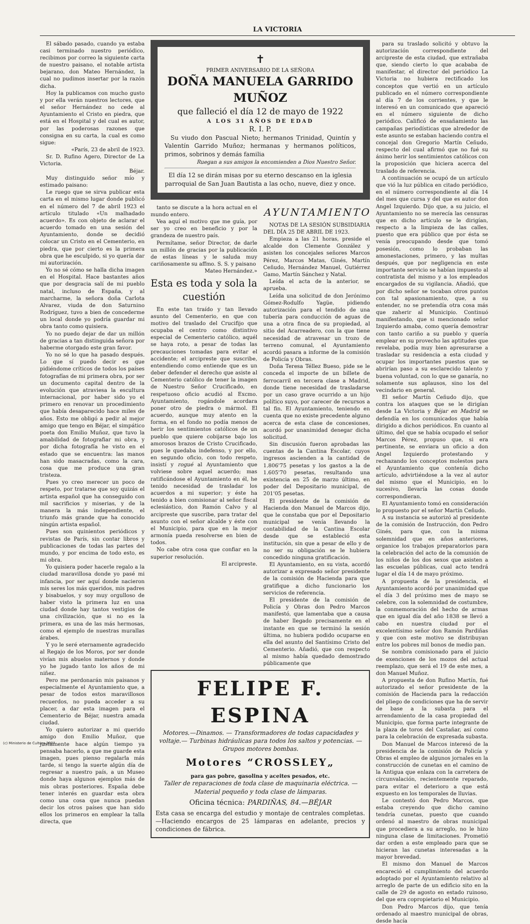LA VICTORIA
El sábado pasado, cuando ya estaba casi terminado nuestro periódico, recibimos por correo la siguiente carta de nuestro paisano, el notable artista bejarano, don Mateo Hernández, la cual no pudimos insertar por la razón dicha.
Hoy la publicamos con mucho gusto y por ella verán nuestros lectores, que el señor Hernández no cede al Ayuntamiento el Cristo en piedra, que está en el Hospital y del cual es autor, por las poderosas razones que consigna en su carta, la cual es como sigue:
«París, 23 de abril de 1923.
Sr. D. Rufino Agero, Director de La Victoria.
Béjar.
Muy distinguido señor mío y estimado paisano:
Le ruego que se sirva publicar esta carta en el mismo lugar donde publicó en el número del 7 de abril 1923 el artículo titulado «Un malhadado acuerdo». Es con objeto de aclarar el acuerdo tomado en una sesión del Ayuntamiento, donde se decidió colocar un Cristo en el Cementerio, en piedra, que por cierto es la primera obra que he esculpido, si yo quería dar mi autorización.
Yo no sé cómo se halla dicha imagen en el Hospital. Hace bastantes años que por desgracia salí de mi pueblo natal, incluso de España, y al marcharme, la señora doña Carlota Alvarez, viuda de don Saturnino Rodríguez, tuvo a bien de concederme un local donde yo podría guardar mi obra tanto como quisiera.
Yo no puedo dejar de dar un millón de gracias a tan distinguida señora por haberme otorgado este gran favor.
Yo no sé lo que ha pasado después. Lo que sí puedo decir es que pidiéndome críticos de todos los países fotografías de mi primera obra, por ser un documento capital dentro de la evolución que atraviesa la escultura internacional, por haber sido yo el primero en renovar un procedimiento que había desaparecido hace miles de años. Esto me obligó a pedir al mejor amigo que tengo en Béjar, el simpático poeta don Emilio Muñoz, que tuvo la amabilidad de fotografiar mi obra, y por dicha fotografía he visto en el estado que se encuentra: las manos han sido masacradas, como la cara, cosa que me produce una gran tristeza.
Pues yo creo merecer un poco de respeto, por tratarse que soy quizás el artista español que ha conseguido con mil sacrificios y miserias, y de la manera la más independiente, el triunfo más grande que ha conocido ningún artista español.
Pues son quinientos periódicos y revistas de París, sin contar libros y publicaciones de todas las partes del mundo, y por encima de todo esto, es mi obra.
Yo quisiera poder hacerle regalo a la ciudad maravillosa donde yo pasé mi infancia, por ser aquí donde nacieron mis seres los más queridos, mis padres y bisabuelos, y soy muy orgulloso de haber visto la primera luz en una ciudad donde hay tantos vestigios de una civilización, que si no es la primera, es una de las más hermosas, como el ejemplo de nuestras murallas árabes.
Y yo le seré eternamente agradecido al Regajo de los Moros, por ser donde vivían mis abuelos maternos y donde yo he jugado tanto los años de mi niñez.
Pero me perdonarán mis paisanos y especialmente el Ayuntamiento que, a pesar de todos estos maravillosos recuerdos, no pueda acceder a su placer, a dar esta imagen para el Cementerio de Béjar, nuestra amada ciudad.
Yo quiero autorizar a mi querido amigo don Emilio Muñoz, que justamente hace algún tiempo ya pensaba hacerlo, a que me guarde esta imagen, pues pienso regalarla más tarde, si tengo la suerte algún día de regresar a nuestro país, a un Museo donde haya algunos ejemplos más de mis obras posteriores. España debe tener interés en guardar esta obra como una cosa que nunca puedan decir los otros países que han sido ellos los primeros en emplear la talla directa, que
✝
PRIMER ANIVERSARIO DE LA SEÑORA
DOÑA MANUELA GARRIDO MUÑOZ
que falleció el día 12 de mayo de 1922
A LOS 31 AÑOS DE EDAD
R. I. P.
Su viudo don Pascual Nieto; hermanos Trinidad, Quintín y Valentín Garrido Muñoz; hermanas y hermanos políticos, primos, sobrinos y demás familia
Ruegan a sus amigos la encomienden a Dios Nuestro Señor.
El día 12 se dirán misas por su eterno descanso en la iglesia parroquial de San Juan Bautista a las ocho, nueve, diez y once.
tanto se discute a la hora actual en el mundo entero.
Vea aquí el motivo que me guía, por ser yo creo en beneficio y por la grandeza de nuestro país.
Permítame, señor Director, de darle un millón de gracias por la publicación de estas líneas y le saluda muy cariñosamente su affmo. S. S. y paisano
Mateo Hernández.»
Esta es toda y sola la cuestión
En este tan traído y tan llevado asunto del Cementerio, en que con motivo del traslado del Crucifijo que ocupaba el centro como distintivo especial de Cementerio católico, aquél se haya roto, a pesar de todas las precauciones tomadas para evitar el accidente; el arcipreste que suscribe, entendiendo como entiende que es un deber defender el derecho que asiste al Cementerio católico de tener la imagen de Nuestro Señor Crucificado, en respetuoso oficio acudió al Excmo. Ayuntamiento, rogándole acordara poner otro de piedra o mármol. El acuerdo, aunque muy atento en la forma, en el fondo no podía menos de herir los sentimientos católicos de un pueblo que quiere cobijarse bajo los amorosos brazos de Cristo Crucificado, pues le quedaba indefenso, y por ello, en segundo oficio, con todo respeto, insistí y rogué al Ayuntamiento que volviese sobre aquel acuerdo; mas ratificándose el Ayuntamiento en él, he tenido necesidad de trasladar los acuerdos a mi superior; y éste ha tenido a bien comisionar al señor fiscal eclesiástico, don Ramón Calvo y al arcipreste que suscribe, para tratar del asunto con el señor alcalde y éste con el Municipio, para que en la mejor armonía pueda resolverse en bien de todos.
No cabe otra cosa que confiar en la superior resolución.
El arcipreste.
AYUNTAMIENTO
NOTAS DE LA SESIÓN SUBSIDIARIA DEL DÍA 25 DE ABRIL DE 1923.
Empieza a las 21 horas, preside el alcalde don Clemente González y asisten los concejales señores Marcos Pérez, Marcos Matas, Ginés, Martín Ceñudo, Hernández Manuel, Gutiérrez Gamo, Martín Sánchez y Natal.
Leída el acta de la anterior, se aprueba.
Leída una solicitud de don Jerónimo Gómez-Rodulfo Yagüe, pidiendo autorización para el tendido de una tubería para conducción de aguas de una a otra finca de su propiedad, al sitio del Acarreadero, con la que tiene necesidad de atravesar un trozo de terreno comunal, el Ayuntamiento acordó pasara a informe de la comisión de Policía y Obras.
Doña Teresa Téllez Bueso, pide se le conceda el importe de un billete de ferrocarril en tercera clase a Madrid, donde tiene necesidad de trasladarse por un caso grave ocurrido a un hijo político suyo, por carecer de recursos a tal fin. El Ayuntamiento, teniendo en cuenta que no existe precedente alguno acerca de esta clase de concesiones, acordó por unanimidad denegar dicha solicitud.
Sin discusión fueron aprobadas las cuentas de la Cantina Escolar, cuyos ingresos ascienden a la cantidad de 1.806'75 pesetas y los gastos a la de 1.605'70 pesetas, resultando una existencia en 25 de marzo último, en poder del Depositario municipal, de 201'05 pesetas.
El presidente de la comisión de Hacienda don Manuel de Marcos dijo, que le constaba que por el Depositario municipal se venía llevando la contabilidad de la Cantina Escolar desde que se estableció esta institución, sin que a pesar de ello y de no ser su obligación se le hubiera concedido ninguna gratificación.
El Ayuntamiento, en su vista, acordó autorizar a expresado señor presidente de la comisión de Hacienda para que gratifique a dicho funcionario los servicios de referencia.
El presidente de la comisión de Policía y Obras don Pedro Marcos manifestó, que lamentaba que a causa de haber llegado precisamente en el instante en que se terminó la sesión última, no hubiera podido ocuparse en ella del asunto del Santísimo Cristo del Cementerio. Añadió, que con respecto al mismo había quedado demostrado públicamente que
FELIPE F. ESPINA
Motores.—Dinamos. — Transformadores de todas capacidades y voltaje.— Turbinas hidráulicas para todos los saltos y potencias. — Grupos motores bombas.
Motores “CROSSLEY„
para gas pobre, gasolina y aceites pesados, etc.
Taller de reparaciones de toda clase de maquinaria eléctrica. —Material pequeño y toda clase de lámparas.
Oficina técnica: PARDIÑAS, 84.—BÉJAR
Esta casa se encarga del estudio y montaje de centrales completas.—Haciendo encargos de 25 lámparas en adelante, precios y condiciones de fábrica.
para su traslado solicitó y obtuvo la autorización correspondiente del arcipreste de esta ciudad, que extrañaba que, siendo cierto lo que acababa de manifestar, el director del periódico La Victoria no hubiera rectificado los conceptos que vertió en un artículo publicado en el número correspondiente al día 7 de los corrientes, y que le interesó en un comunicado que apareció en el número siguiente de dicho periódico. Calificó de ensañamiento las campañas periodísticas que alrededor de este asunto se estaban haciendo contra el concejal don Gregorio Martín Ceñudo, respecto del cual afirmó que no fué su ánimo herir los sentimientos católicos con la proposición que hiciera acerca del traslado de referencia.
A continuación se ocupó de un artículo que vió la luz pública en citado periódico, en el número correspondiente al día 14 del mes que cursa y del que es autor don Angel Izquierdo. Dijo que, a su juicio, el Ayuntamiento no se merecía las censuras que en dicho artículo se le dirigían, respecto a la limpieza de las calles, puesto que era público que por ésta se venía preocupando desde que tomó posesión, como lo probaban las amonestaciones, primero, y las multas después, que por negligencia en este importante servicio se habían impuesto al contratista del mismo y a los empleados encargados de su vigilancia. Añadió, que por dicho señor se tocaban otros puntos con tal apasionamiento, que, a su entender, no se pretendía otra cosa más que zaherir al Municipio. Continuó manifestando, que si mencionado señor Izquierdo amaba, como quería demostrar con tanto cariño a su pueblo y quería emplear en su provecho las aptitudes que revelaba, podía muy bien apresurarse a trasladar su residencia a esta ciudad y ocupar los importantes puestos que se abrirían paso a su esclarecido talento y buena voluntad, con lo que se ganaría, no solamente sus aplausos, sino los del vecindario en general.
El señor Martín Ceñudo dijo, que contra los ataques que se le dirigían desde La Victoria y Béjar en Madrid se defendía en los comunicados que había dirigido a dichos periódicos. En cuanto al último, del que se había ocupado el señor Marcos Pérez, propuso que, si era pertinente, se enviara un oficio a don Angel Izquierdo protestando y rechazando los conceptos molestos para el Ayuntamiento que contenía dicho artículo, advirtiéndose a la vez al autor del mismo que el Municipio, en lo sucesivo, llevaría las cosas donde correspondieran.
El Ayuntamiento tomó en consideración lo propuesto por el señor Martín Ceñudo.
A su instancia se autorizó al presidente de la comisión de Instrucción, don Pedro Ginés, para que, con la misma solemnidad que en años anteriores, organice los trabajos preparatorios para la celebración del acto de la comunión de los niños de los dos sexos que asisten a las escuelas públicas, cual acto tendrá lugar el día 14 de mayo próximo.
A propuesta de la presidencia, el Ayuntamiento acordó por unanimidad que el día 3 del próximo mes de mayo se celebre, con la solemnidad de costumbre, la conmemoración del hecho de armas que en igual día del año 1838 se llevó a cabo en nuestra ciudad por el excelentísimo señor don Ramón Pardiñas y que con este motivo se distribuyan entre los pobres mil bonos de medio pan.
Se nombra comisionado para el juicio de exenciones de los mozos del actual reemplazo, que será el 19 de este mes, a don Manuel Muñoz.
A propuesta de don Rufino Martín, fué autorizado el señor presidente de la comisión de Hacienda para la redacción del pliego de condiciones que ha de servir de base a la subasta para el arrendamiento de la casa propiedad del Municipio, que forma parte integrante de la plaza de toros del Castañar, así como para la celebración de expresada subasta.
Don Manuel de Marcos interesó de la presidencia de la comisión de Policía y Obras el empleo de algunos jornales en la construcción de cunetas en el camino de la Antigua que enlaza con la carretera de circunvalación, recientemente reparado, para evitar el deterioro a que está expuesto en los temporales de lluvias.
Le contestó don Pedro Marcos, que estaba creyendo que dicho camino tendría cunetas, puesto que cuando ordenó al maestro de obras municipal que procediera a su arreglo, no le hizo ninguna clase de limitaciones. Prometió dar orden a este empleado para que se hicieran las cunetas interesadas a la mayor brevedad.
El mismo don Manuel de Marcos encareció el cumplimiento del acuerdo adoptado por el Ayuntamiento relativo al arreglo de parte de un edificio sito en la calle de 29 de agosto en estado ruinoso, del que era copropietario el Municipio.
Don Pedro Marcos dijo, que tenía ordenado al maestro municipal de obras, desde hacía
(c) Ministerio de Cultura 2007